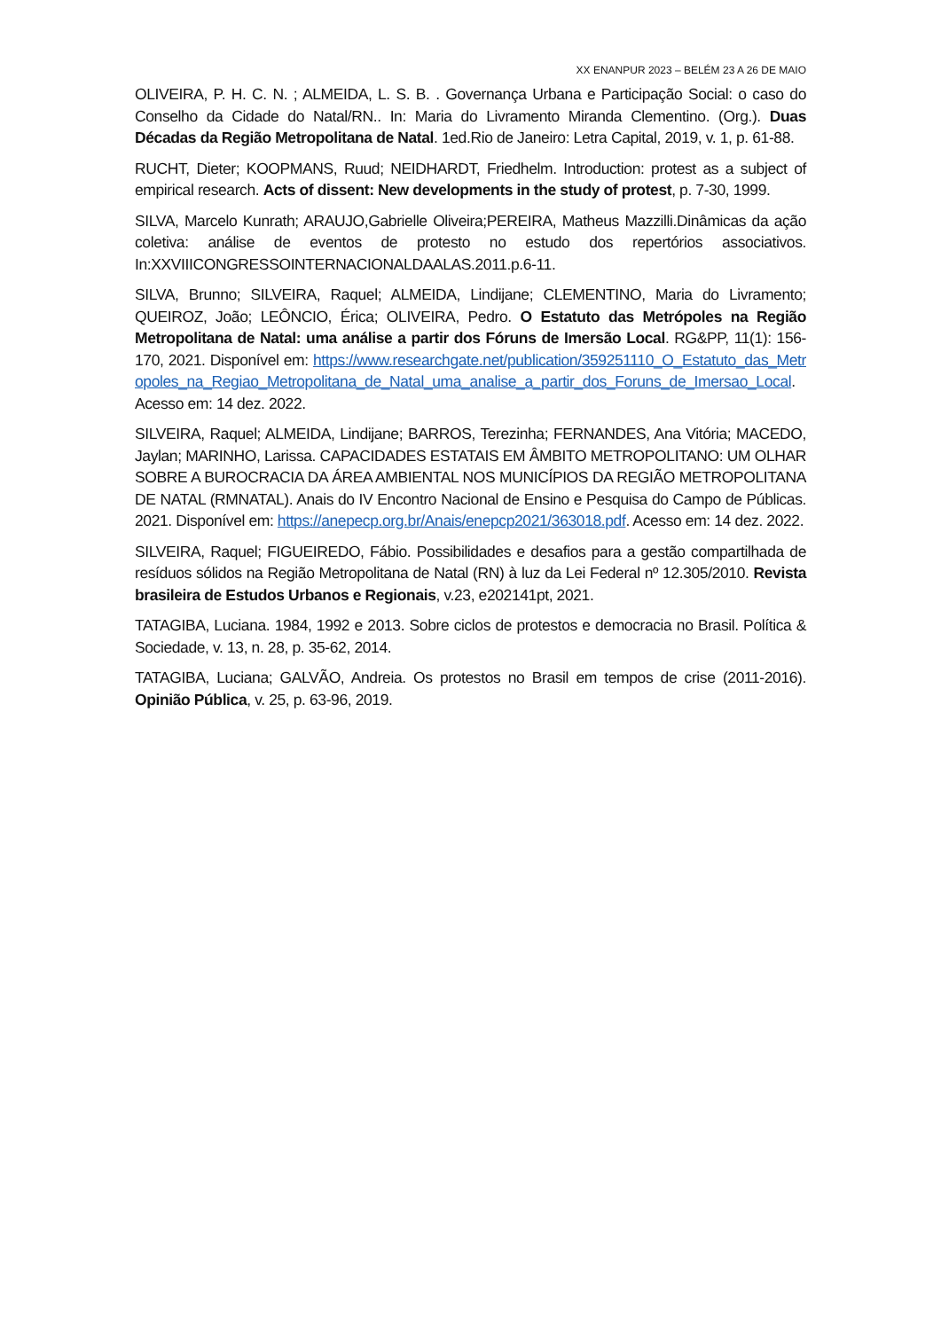XX ENANPUR 2023 – BELÉM 23 A 26 DE MAIO
OLIVEIRA, P. H. C. N. ; ALMEIDA, L. S. B. . Governança Urbana e Participação Social: o caso do Conselho da Cidade do Natal/RN.. In: Maria do Livramento Miranda Clementino. (Org.). Duas Décadas da Região Metropolitana de Natal. 1ed.Rio de Janeiro: Letra Capital, 2019, v. 1, p. 61-88.
RUCHT, Dieter; KOOPMANS, Ruud; NEIDHARDT, Friedhelm. Introduction: protest as a subject of empirical research. Acts of dissent: New developments in the study of protest, p. 7-30, 1999.
SILVA, Marcelo Kunrath; ARAUJO,Gabrielle Oliveira;PEREIRA, Matheus Mazzilli.Dinâmicas da ação coletiva: análise de eventos de protesto no estudo dos repertórios associativos. In:XXVIIICONGRESSOINTERNACIONALDAALAS.2011.p.6-11.
SILVA, Brunno; SILVEIRA, Raquel; ALMEIDA, Lindijane; CLEMENTINO, Maria do Livramento; QUEIROZ, João; LEÔNCIO, Érica; OLIVEIRA, Pedro. O Estatuto das Metrópoles na Região Metropolitana de Natal: uma análise a partir dos Fóruns de Imersão Local. RG&PP, 11(1): 156-170, 2021. Disponível em: https://www.researchgate.net/publication/359251110_O_Estatuto_das_Metropoles_na_Regiao_Metropolitana_de_Natal_uma_analise_a_partir_dos_Foruns_de_Imersao_Local. Acesso em: 14 dez. 2022.
SILVEIRA, Raquel; ALMEIDA, Lindijane; BARROS, Terezinha; FERNANDES, Ana Vitória; MACEDO, Jaylan; MARINHO, Larissa. CAPACIDADES ESTATAIS EM ÂMBITO METROPOLITANO: UM OLHAR SOBRE A BUROCRACIA DA ÁREA AMBIENTAL NOS MUNICÍPIOS DA REGIÃO METROPOLITANA DE NATAL (RMNATAL). Anais do IV Encontro Nacional de Ensino e Pesquisa do Campo de Públicas. 2021. Disponível em: https://anepecp.org.br/Anais/enepcp2021/363018.pdf. Acesso em: 14 dez. 2022.
SILVEIRA, Raquel; FIGUEIREDO, Fábio. Possibilidades e desafios para a gestão compartilhada de resíduos sólidos na Região Metropolitana de Natal (RN) à luz da Lei Federal nº 12.305/2010. Revista brasileira de Estudos Urbanos e Regionais, v.23, e202141pt, 2021.
TATAGIBA, Luciana. 1984, 1992 e 2013. Sobre ciclos de protestos e democracia no Brasil. Política & Sociedade, v. 13, n. 28, p. 35-62, 2014.
TATAGIBA, Luciana; GALVÃO, Andreia. Os protestos no Brasil em tempos de crise (2011-2016). Opinião Pública, v. 25, p. 63-96, 2019.